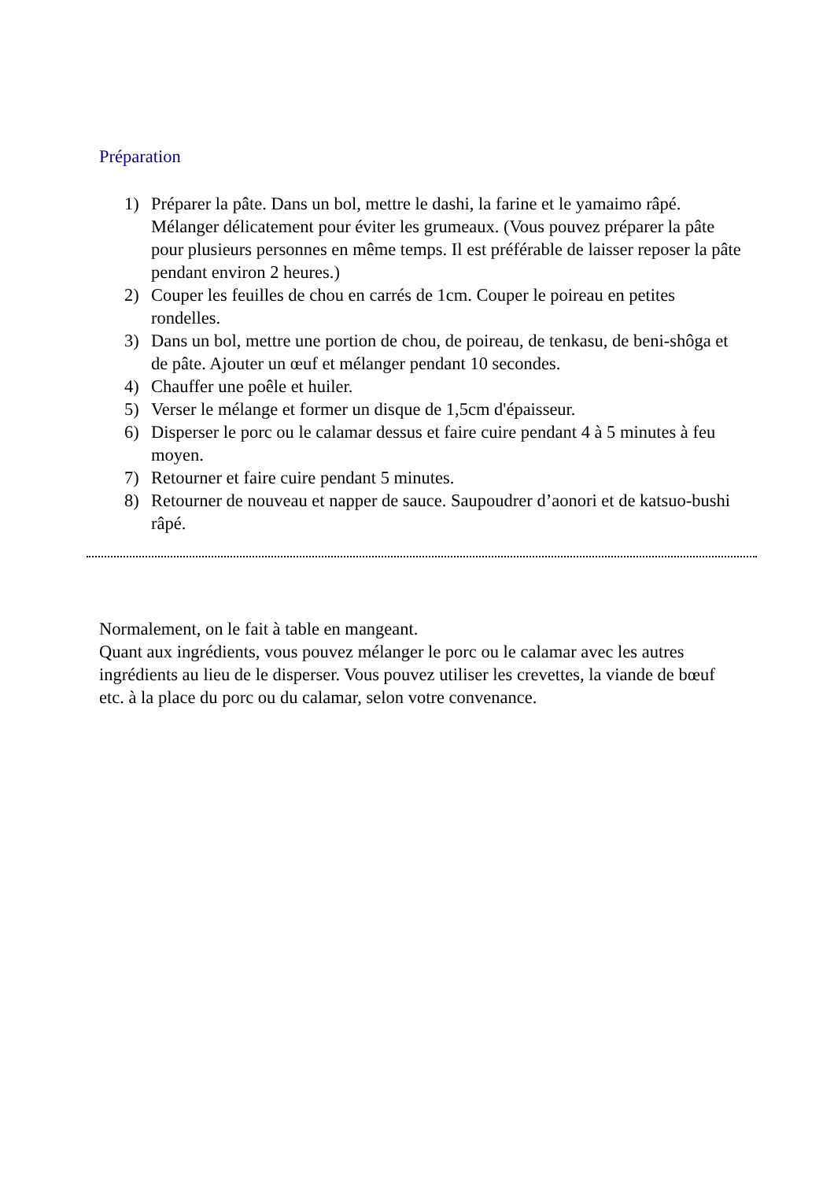Préparation
1) Préparer la pâte. Dans un bol, mettre le dashi, la farine et le yamaimo râpé. Mélanger délicatement pour éviter les grumeaux. (Vous pouvez préparer la pâte pour plusieurs personnes en même temps. Il est préférable de laisser reposer la pâte pendant environ 2 heures.)
2) Couper les feuilles de chou en carrés de 1cm. Couper le poireau en petites rondelles.
3) Dans un bol, mettre une portion de chou, de poireau, de tenkasu, de beni-shôga et de pâte. Ajouter un œuf et mélanger pendant 10 secondes.
4) Chauffer une poêle et huiler.
5) Verser le mélange et former un disque de 1,5cm d'épaisseur.
6) Disperser le porc ou le calamar dessus et faire cuire pendant 4 à 5 minutes à feu moyen.
7) Retourner et faire cuire pendant 5 minutes.
8) Retourner de nouveau et napper de sauce. Saupoudrer d’aonori et de katsuo-bushi râpé.
Normalement, on le fait à table en mangeant.
Quant aux ingrédients, vous pouvez mélanger le porc ou le calamar avec les autres ingrédients au lieu de le disperser. Vous pouvez utiliser les crevettes, la viande de bœuf etc. à la place du porc ou du calamar, selon votre convenance.